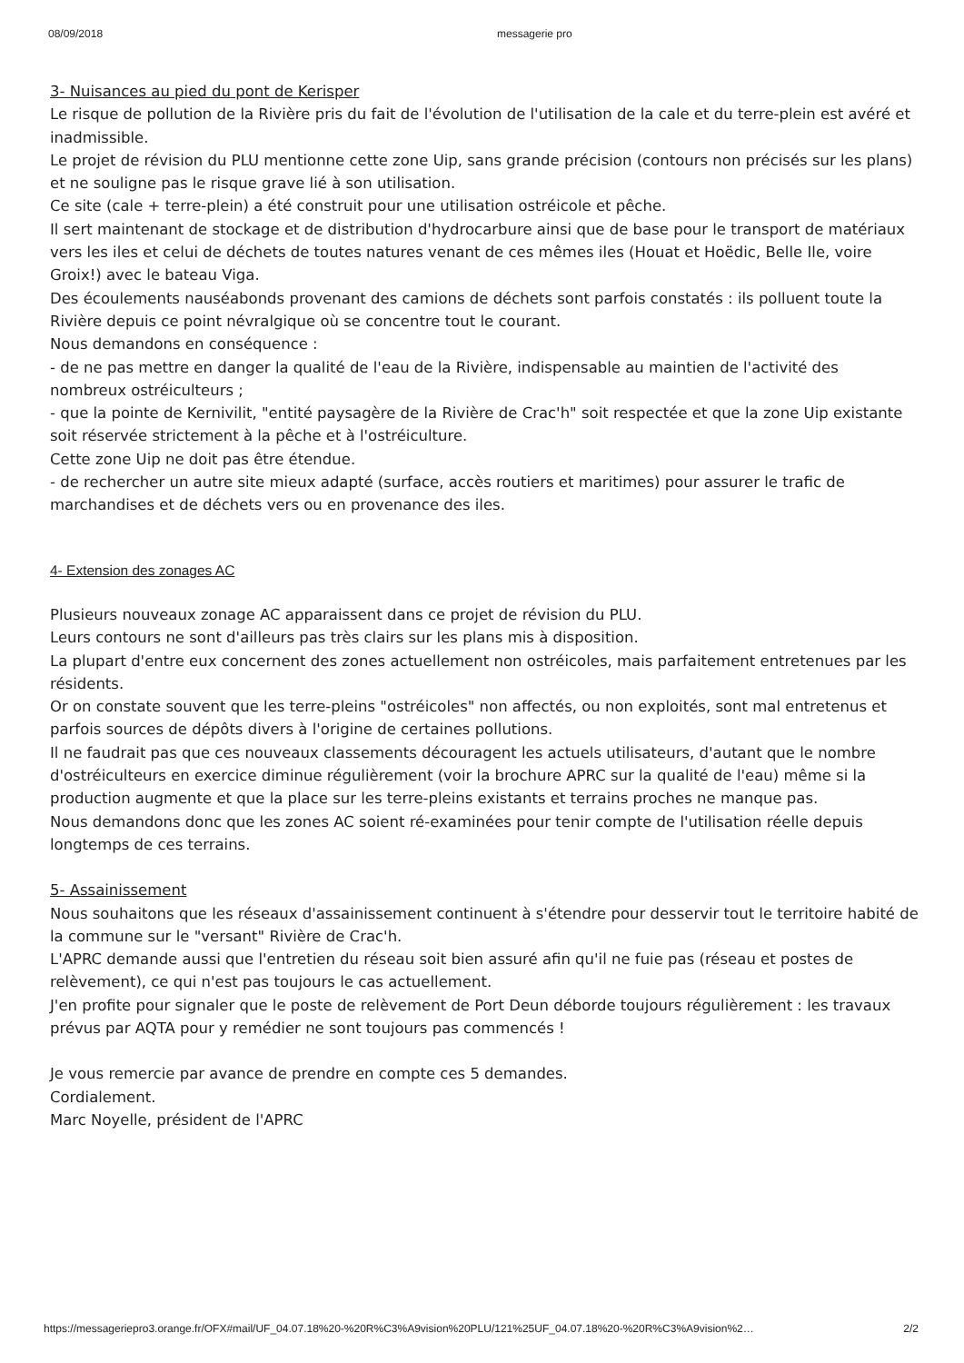08/09/2018 messagerie pro
3- Nuisances au pied du pont de Kerisper
Le risque de pollution de la Rivière pris du fait de l'évolution de l'utilisation de la cale et du terre-plein est avéré et inadmissible.
Le projet de révision du PLU mentionne cette zone Uip, sans grande précision (contours non précisés sur les plans) et ne souligne pas le risque grave lié à son utilisation.
Ce site (cale + terre-plein) a été construit pour une utilisation ostréicole et pêche.
Il sert maintenant de stockage et de distribution d'hydrocarbure ainsi que de base pour le transport de matériaux vers les iles et celui de déchets de toutes natures venant de ces mêmes iles (Houat et Hoëdic, Belle Ile, voire Groix!) avec le bateau Viga.
Des écoulements nauséabonds provenant des camions de déchets sont parfois constatés : ils polluent toute la Rivière depuis ce point névralgique où se concentre tout le courant.
Nous demandons en conséquence :
- de ne pas mettre en danger la qualité de l'eau de la Rivière, indispensable au maintien de l'activité des nombreux ostréiculteurs ;
- que la pointe de Kernivilit, "entité paysagère de la Rivière de Crac'h" soit respectée et que la zone Uip existante soit réservée strictement à la pêche et à l'ostréiculture.
Cette zone Uip ne doit pas être étendue.
- de rechercher un autre site mieux adapté (surface, accès routiers et maritimes) pour assurer le trafic de marchandises et de déchets vers ou en provenance des iles.
4- Extension des zonages AC
Plusieurs nouveaux zonage AC apparaissent dans ce projet de révision du PLU.
Leurs contours ne sont d'ailleurs pas très clairs sur les plans mis à disposition.
La plupart d'entre eux concernent des zones actuellement non ostréicoles, mais parfaitement entretenues par les résidents.
Or on constate souvent que les terre-pleins "ostréicoles" non affectés, ou non exploités, sont mal entretenus et parfois sources de dépôts divers à l'origine de certaines pollutions.
Il ne faudrait pas que ces nouveaux classements découragent les actuels utilisateurs, d'autant que le nombre d'ostréiculteurs en exercice diminue régulièrement (voir la brochure APRC sur la qualité de l'eau) même si la production augmente et que la place sur les terre-pleins existants et terrains proches ne manque pas.
Nous demandons donc que les zones AC soient ré-examinées pour tenir compte de l'utilisation réelle depuis longtemps de ces terrains.
5- Assainissement
Nous souhaitons que les réseaux d'assainissement continuent à s'étendre pour desservir tout le territoire habité de la commune sur le "versant" Rivière de Crac'h.
L'APRC demande aussi que l'entretien du réseau soit bien assuré afin qu'il ne fuie pas (réseau et postes de relèvement), ce qui n'est pas toujours le cas actuellement.
J'en profite pour signaler que le poste de relèvement de Port Deun déborde toujours régulièrement : les travaux prévus par AQTA pour y remédier ne sont toujours pas commencés !
Je vous remercie par avance de prendre en compte ces 5 demandes.
Cordialement.
Marc Noyelle, président de l'APRC
https://messageriepro3.orange.fr/OFX#mail/UF_04.07.18%20-%20R%C3%A9vision%20PLU/121%25UF_04.07.18%20-%20R%C3%A9vision%2… 2/2